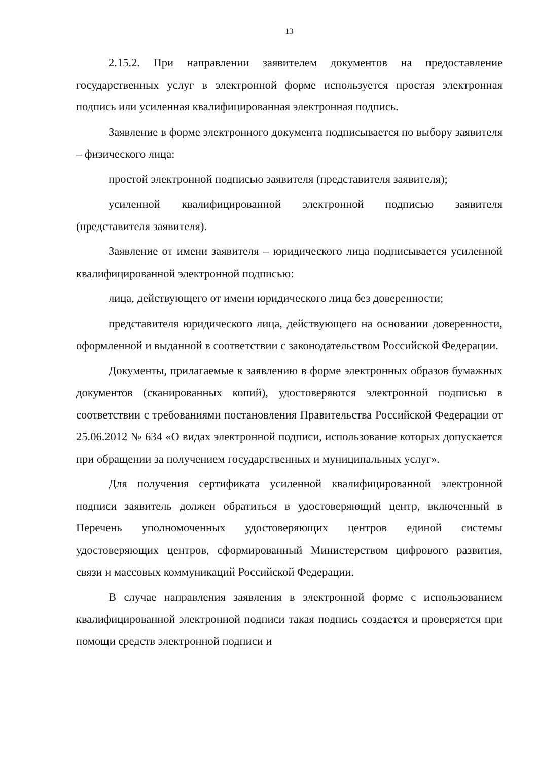13
2.15.2. При направлении заявителем документов на предоставление государственных услуг в электронной форме используется простая электронная подпись или усиленная квалифицированная электронная подпись.
Заявление в форме электронного документа подписывается по выбору заявителя – физического лица:
простой электронной подписью заявителя (представителя заявителя);
усиленной квалифицированной электронной подписью заявителя (представителя заявителя).
Заявление от имени заявителя – юридического лица подписывается усиленной квалифицированной электронной подписью:
лица, действующего от имени юридического лица без доверенности;
представителя юридического лица, действующего на основании доверенности, оформленной и выданной в соответствии с законодательством Российской Федерации.
Документы, прилагаемые к заявлению в форме электронных образов бумажных документов (сканированных копий), удостоверяются электронной подписью в соответствии с требованиями постановления Правительства Российской Федерации от 25.06.2012 № 634 «О видах электронной подписи, использование которых допускается при обращении за получением государственных и муниципальных услуг».
Для получения сертификата усиленной квалифицированной электронной подписи заявитель должен обратиться в удостоверяющий центр, включенный в Перечень уполномоченных удостоверяющих центров единой системы удостоверяющих центров, сформированный Министерством цифрового развития, связи и массовых коммуникаций Российской Федерации.
В случае направления заявления в электронной форме с использованием квалифицированной электронной подписи такая подпись создается и проверяется при помощи средств электронной подписи и